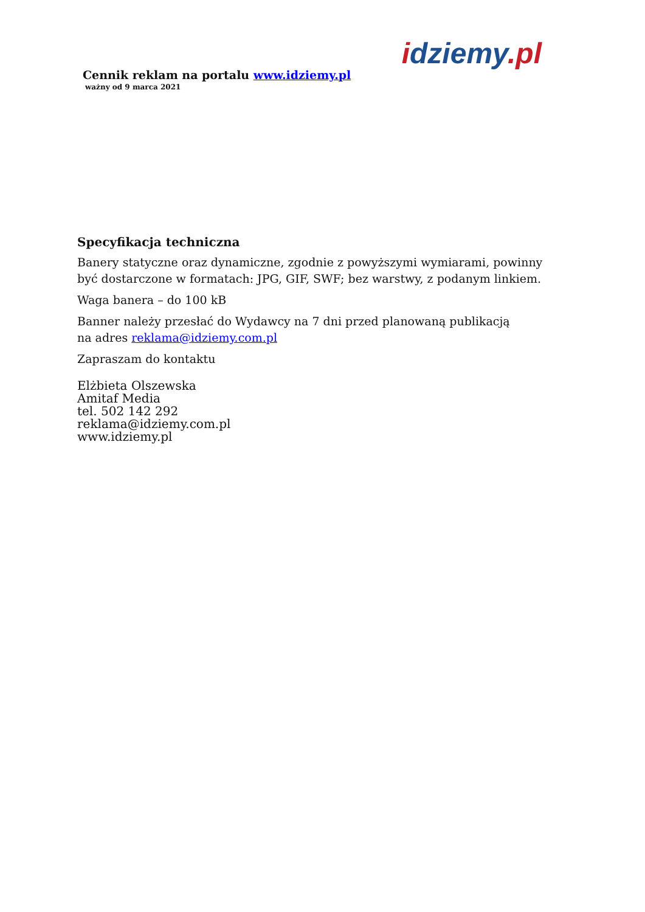Cennik reklam na portalu www.idziemy.pl
ważny od 9 marca 2021
idziemy.pl
Specyfikacja techniczna
Banery statyczne oraz dynamiczne, zgodnie z powyższymi wymiarami, powinny
być dostarczone w formatach: JPG, GIF, SWF; bez warstwy, z podanym linkiem.
Waga banera – do 100 kB
Banner należy przesłać do Wydawcy na 7 dni przed planowaną publikacją
na adres reklama@idziemy.com.pl
Zapraszam do kontaktu
Elżbieta Olszewska
Amitaf Media
tel. 502 142 292
reklama@idziemy.com.pl
www.idziemy.pl